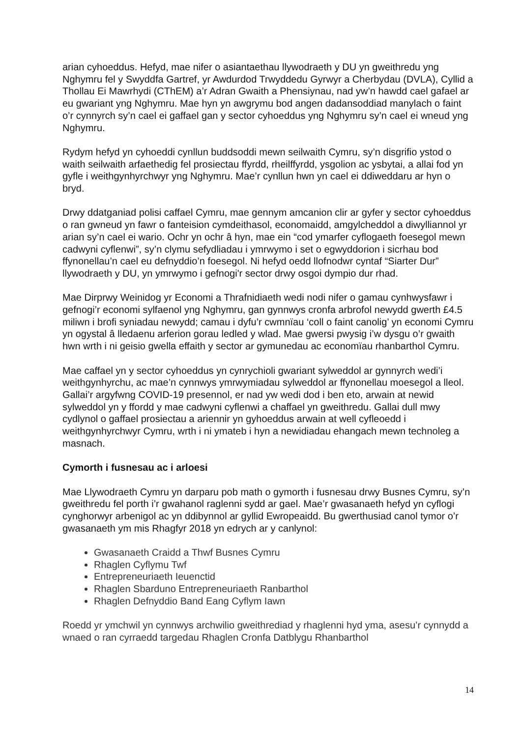arian cyhoeddus. Hefyd, mae nifer o asiantaethau llywodraeth y DU yn gweithredu yng Nghymru fel y Swyddfa Gartref, yr Awdurdod Trwyddedu Gyrwyr a Cherbydau (DVLA), Cyllid a Thollau Ei Mawrhydi (CThEM) a’r Adran Gwaith a Phensiynau, nad yw’n hawdd cael gafael ar eu gwariant yng Nghymru. Mae hyn yn awgrymu bod angen dadansoddiad manylach o faint o’r cynnyrch sy’n cael ei gaffael gan y sector cyhoeddus yng Nghymru sy’n cael ei wneud yng Nghymru.
Rydym hefyd yn cyhoeddi cynllun buddsoddi mewn seilwaith Cymru, sy’n disgrifio ystod o waith seilwaith arfaethedig fel prosiectau ffyrdd, rheilffyrdd, ysgolion ac ysbytai, a allai fod yn gyfle i weithgynhyrchwyr yng Nghymru. Mae’r cynllun hwn yn cael ei ddiweddaru ar hyn o bryd.
Drwy ddatganiad polisi caffael Cymru, mae gennym amcanion clir ar gyfer y sector cyhoeddus o ran gwneud yn fawr o fanteision cymdeithasol, economaidd, amgylcheddol a diwylliannol yr arian sy’n cael ei wario. Ochr yn ochr â hyn, mae ein “cod ymarfer cyflogaeth foesegol mewn cadwyni cyflenwi”, sy’n clymu sefydliadau i ymrwymo i set o egwyddorion i sicrhau bod ffynonellau’n cael eu defnyddio’n foesegol. Ni hefyd oedd llofnodwr cyntaf “Siarter Dur” llywodraeth y DU, yn ymrwymo i gefnogi'r sector drwy osgoi dympio dur rhad.
Mae Dirprwy Weinidog yr Economi a Thrafnidiaeth wedi nodi nifer o gamau cynhwysfawr i gefnogi’r economi sylfaenol yng Nghymru, gan gynnwys cronfa arbrofol newydd gwerth £4.5 miliwn i brofi syniadau newydd; camau i dyfu’r cwmnïau ‘coll o faint canolig’ yn economi Cymru yn ogystal â lledaenu arferion gorau ledled y wlad. Mae gwersi pwysig i’w dysgu o’r gwaith hwn wrth i ni geisio gwella effaith y sector ar gymunedau ac economïau rhanbarthol Cymru.
Mae caffael yn y sector cyhoeddus yn cynrychioli gwariant sylweddol ar gynnyrch wedi’i weithgynhyrchu, ac mae’n cynnwys ymrwymiadau sylweddol ar ffynonellau moesegol a lleol. Gallai’r argyfwng COVID-19 presennol, er nad yw wedi dod i ben eto, arwain at newid sylweddol yn y ffordd y mae cadwyni cyflenwi a chaffael yn gweithredu. Gallai dull mwy cydlynol o gaffael prosiectau a ariennir yn gyhoeddus arwain at well cyfleoedd i weithgynhyrchwyr Cymru, wrth i ni ymateb i hyn a newidiadau ehangach mewn technoleg a masnach.
Cymorth i fusnesau ac i arloesi
Mae Llywodraeth Cymru yn darparu pob math o gymorth i fusnesau drwy Busnes Cymru, sy’n gweithredu fel porth i’r gwahanol raglenni sydd ar gael. Mae’r gwasanaeth hefyd yn cyflogi cynghorwyr arbenigol ac yn ddibynnol ar gyllid Ewropeaidd. Bu gwerthusiad canol tymor o’r gwasanaeth ym mis Rhagfyr 2018 yn edrych ar y canlynol:
Gwasanaeth Craidd a Thwf Busnes Cymru
Rhaglen Cyflymu Twf
Entrepreneuriaeth Ieuenctid
Rhaglen Sbarduno Entrepreneuriaeth Ranbarthol
Rhaglen Defnyddio Band Eang Cyflym Iawn
Roedd yr ymchwil yn cynnwys archwilio gweithrediad y rhaglenni hyd yma, asesu’r cynnydd a wnaed o ran cyrraedd targedau Rhaglen Cronfa Datblygu Rhanbarthol
14